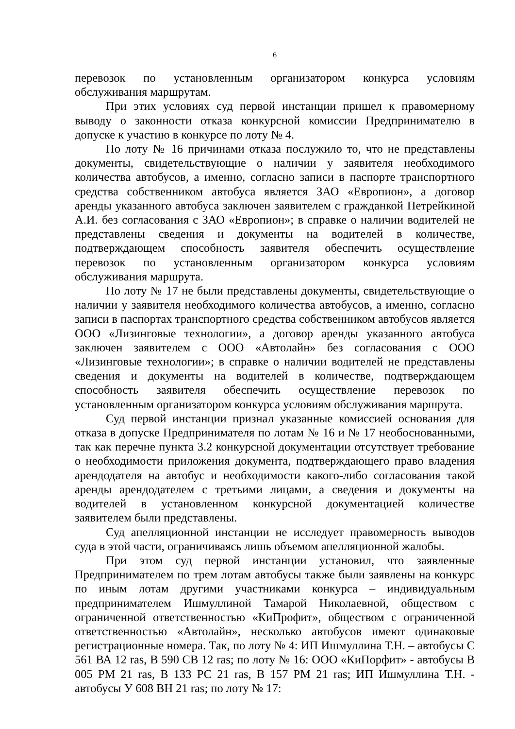6
перевозок по установленным организатором конкурса условиям обслуживания маршрутам.
При этих условиях суд первой инстанции пришел к правомерному выводу о законности отказа конкурсной комиссии Предпринимателю в допуске к участию в конкурсе по лоту № 4.
По лоту № 16 причинами отказа послужило то, что не представлены документы, свидетельствующие о наличии у заявителя необходимого количества автобусов, а именно, согласно записи в паспорте транспортного средства собственником автобуса является ЗАО «Европион», а договор аренды указанного автобуса заключен заявителем с гражданкой Петрейкиной А.И. без согласования с ЗАО «Европион»; в справке о наличии водителей не представлены сведения и документы на водителей в количестве, подтверждающем способность заявителя обеспечить осуществление перевозок по установленным организатором конкурса условиям обслуживания маршрута.
По лоту № 17 не были представлены документы, свидетельствующие о наличии у заявителя необходимого количества автобусов, а именно, согласно записи в паспортах транспортного средства собственником автобусов является ООО «Лизинговые технологии», а договор аренды указанного автобуса заключен заявителем с ООО «Автолайн» без согласования с ООО «Лизинговые технологии»; в справке о наличии водителей не представлены сведения и документы на водителей в количестве, подтверждающем способность заявителя обеспечить осуществление перевозок по установленным организатором конкурса условиям обслуживания маршрута.
Суд первой инстанции признал указанные комиссией основания для отказа в допуске Предпринимателя по лотам № 16 и № 17 необоснованными, так как перечне пункта 3.2 конкурсной документации отсутствует требование о необходимости приложения документа, подтверждающего право владения арендодателя на автобус и необходимости какого-либо согласования такой аренды арендодателем с третьими лицами, а сведения и документы на водителей в установленном конкурсной документацией количестве заявителем были представлены.
Суд апелляционной инстанции не исследует правомерность выводов суда в этой части, ограничиваясь лишь объемом апелляционной жалобы.
При этом суд первой инстанции установил, что заявленные Предпринимателем по трем лотам автобусы также были заявлены на конкурс по иным лотам другими участниками конкурса – индивидуальным предпринимателем Ишмуллиной Тамарой Николаевной, обществом с ограниченной ответственностью «КиПрофит», обществом с ограниченной ответственностью «Автолайн», несколько автобусов имеют одинаковые регистрационные номера. Так, по лоту № 4: ИП Ишмуллина Т.Н. – автобусы С 561 ВА 12 ras, В 590 СВ 12 ras; по лоту № 16: ООО «КиПорфит» - автобусы В 005 РМ 21 ras, В 133 РС 21 ras, В 157 РМ 21 ras; ИП Ишмуллина Т.Н. - автобусы У 608 ВН 21 ras; по лоту № 17: